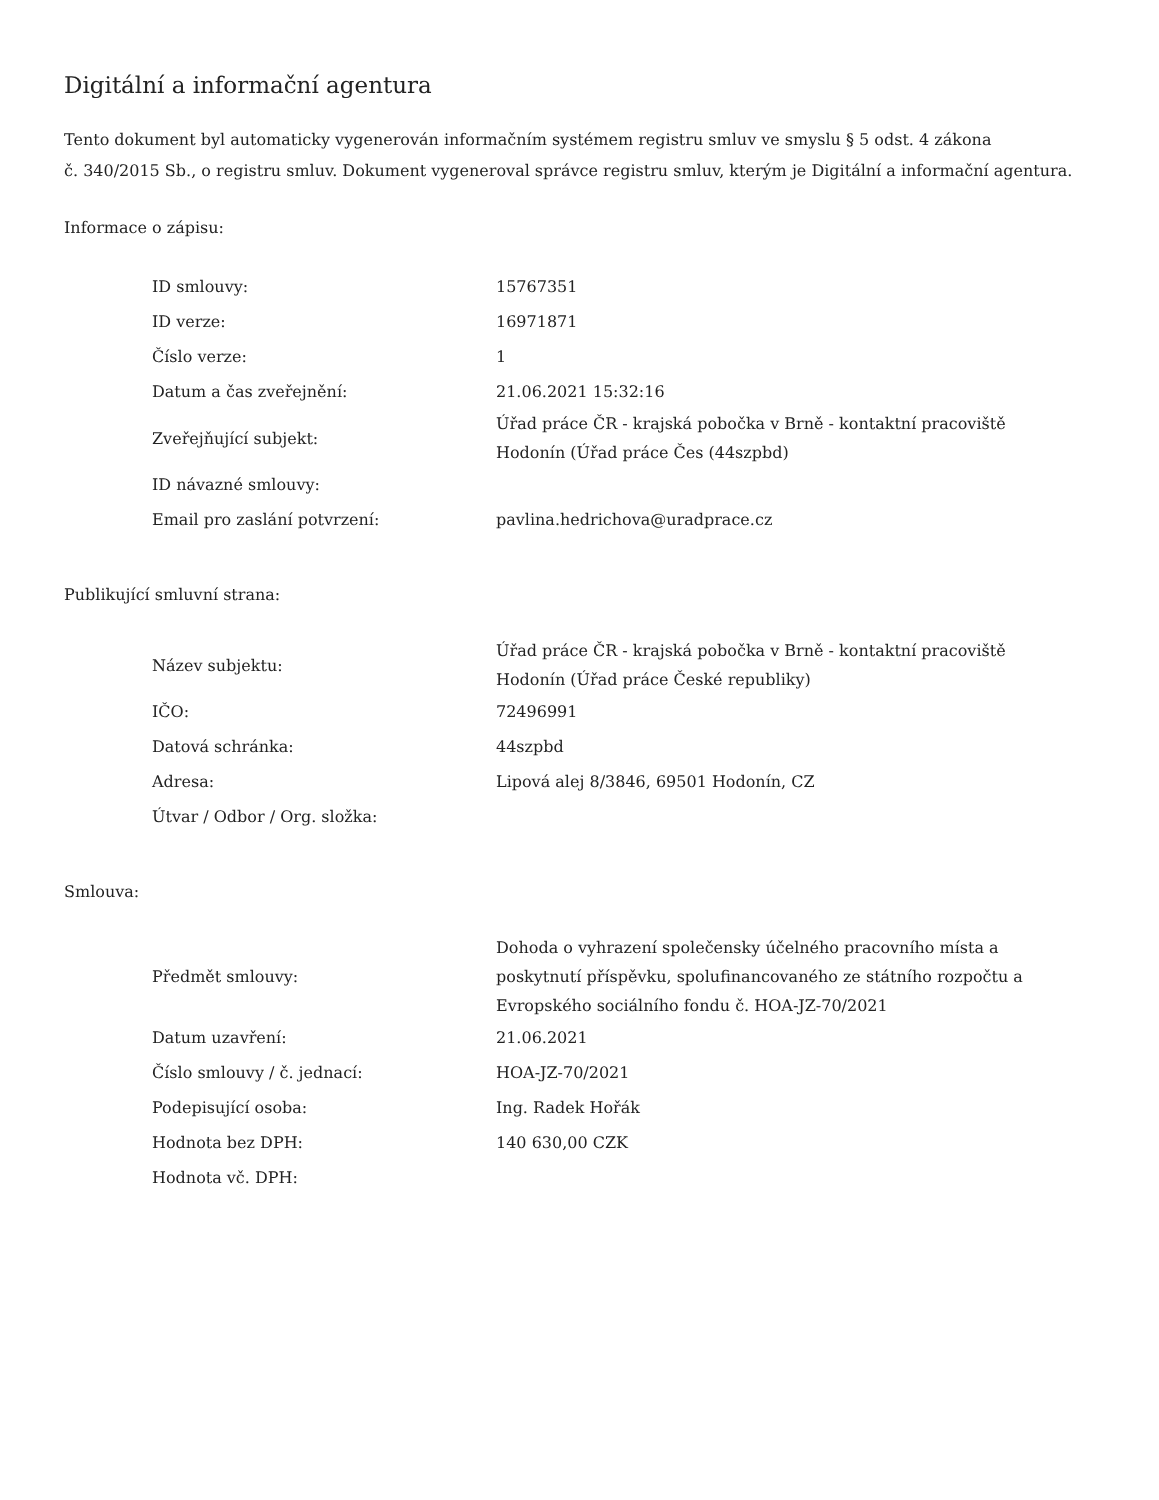Digitální a informační agentura
Tento dokument byl automaticky vygenerován informačním systémem registru smluv ve smyslu § 5 odst. 4 zákona
č. 340/2015 Sb., o registru smluv. Dokument vygeneroval správce registru smluv, kterým je Digitální a informační agentura.
Informace o zápisu:
| ID smlouvy: | 15767351 |
| ID verze: | 16971871 |
| Číslo verze: | 1 |
| Datum a čas zveřejnění: | 21.06.2021 15:32:16 |
| Zveřejňující subjekt: | Úřad práce ČR - krajská pobočka v Brně - kontaktní pracoviště Hodonín (Úřad práce Čes (44szpbd) |
| ID návazné smlouvy: | |
| Email pro zaslání potvrzení: | pavlina.hedrichova@uradprace.cz |
Publikující smluvní strana:
| Název subjektu: | Úřad práce ČR - krajská pobočka v Brně - kontaktní pracoviště Hodonín (Úřad práce České republiky) |
| IČO: | 72496991 |
| Datová schránka: | 44szpbd |
| Adresa: | Lipová alej 8/3846, 69501 Hodonín, CZ |
| Útvar / Odbor / Org. složka: | |
Smlouva:
| Předmět smlouvy: | Dohoda o vyhrazení společensky účelného pracovního místa a poskytnutí příspěvku, spolufinancovaného ze státního rozpočtu a Evropského sociálního fondu č. HOA-JZ-70/2021 |
| Datum uzavření: | 21.06.2021 |
| Číslo smlouvy / č. jednací: | HOA-JZ-70/2021 |
| Podepisující osoba: | Ing. Radek Hořák |
| Hodnota bez DPH: | 140 630,00 CZK |
| Hodnota vč. DPH: | |